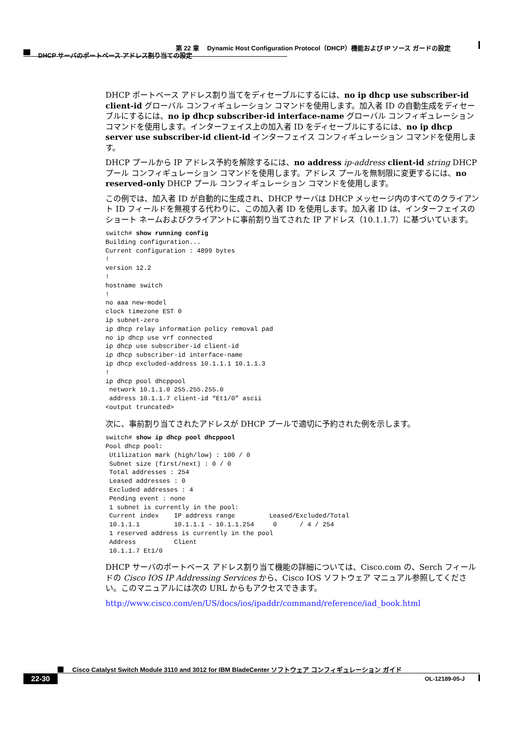第 22 章　 Dynamic Host Configuration Protocol（DHCP）機能および IP ソース ガードの設定
DHCP サーバのポートベース アドレス割り当ての設定
DHCP ポートベース アドレス割り当てをディセーブルにするには、no ip dhcp use subscriber-id client-id グローバル コンフィギュレーション コマンドを使用します。加入者 ID の自動生成をディセーブルにするには、no ip dhcp subscriber-id interface-name グローバル コンフィギュレーション コマンドを使用します。インターフェイス上の加入者 ID をディセーブルにするには、no ip dhcp server use subscriber-id client-id インターフェイス コンフィギュレーション コマンドを使用します。
DHCP プールから IP アドレス予約を解除するには、no address ip-address client-id string DHCP プール コンフィギュレーション コマンドを使用します。アドレス プールを無制限に変更するには、no reserved-only DHCP プール コンフィギュレーション コマンドを使用します。
この例では、加入者 ID が自動的に生成され、DHCP サーバは DHCP メッセージ内のすべてのクライアント ID フィールドを無視する代わりに、この加入者 ID を使用します。加入者 ID は、インターフェイスのショート ネームおよびクライアントに事前割り当てされた IP アドレス（10.1.1.7）に基づいています。
switch# show running config
Building configuration...
Current configuration : 4899 bytes
!
version 12.2
!
hostname switch
!
no aaa new-model
clock timezone EST 0
ip subnet-zero
ip dhcp relay information policy removal pad
no ip dhcp use vrf connected
ip dhcp use subscriber-id client-id
ip dhcp subscriber-id interface-name
ip dhcp excluded-address 10.1.1.1 10.1.1.3
!
ip dhcp pool dhcppool
 network 10.1.1.0 255.255.255.0
 address 10.1.1.7 client-id “Et1/0” ascii
<output truncated>
次に、事前割り当てされたアドレスが DHCP プールで適切に予約された例を示します。
switch# show ip dhcp pool dhcppool
Pool dhcp pool:
 Utilization mark (high/low) : 100 / 0
 Subnet size (first/next) : 0 / 0
 Total addresses : 254
 Leased addresses : 0
 Excluded addresses : 4
 Pending event : none
 1 subnet is currently in the pool:
 Current index    IP address range         Leased/Excluded/Total
 10.1.1.1         10.1.1.1 - 10.1.1.254     0      / 4 / 254
 1 reserved address is currently in the pool
 Address          Client
 10.1.1.7 Et1/0
DHCP サーバのポートベース アドレス割り当て機能の詳細については、Cisco.com の、Serch フィールドの Cisco IOS IP Addressing Services から、Cisco IOS ソフトウェア マニュアル参照してください。このマニュアルには次の URL からもアクセスできます。
http://www.cisco.com/en/US/docs/ios/ipaddr/command/reference/iad_book.html
Cisco Catalyst Switch Module 3110 and 3012 for IBM BladeCenter ソフトウェア コンフィギュレーション ガイド
22-30 OL-12189-05-J